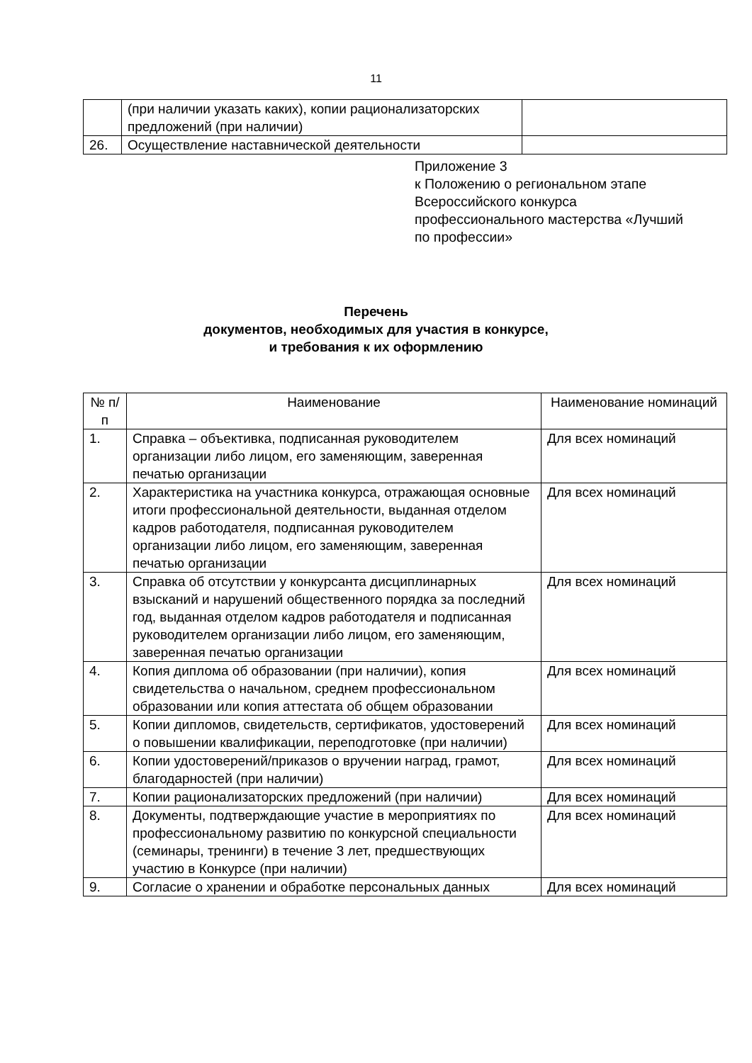11
| | (при наличии указать каких), копии рационализаторских предложений (при наличии) | |
| 26. | Осуществление наставнической деятельности | |
Приложение 3
к Положению о региональном этапе
Всероссийского конкурса
профессионального мастерства «Лучший
по профессии»
Перечень
документов, необходимых для участия в конкурсе,
и требования к их оформлению
| № п/п | Наименование | Наименование номинаций |
| --- | --- | --- |
| 1. | Справка – объективка, подписанная руководителем организации либо лицом, его заменяющим, заверенная печатью организации | Для всех номинаций |
| 2. | Характеристика на участника конкурса, отражающая основные итоги профессиональной деятельности, выданная отделом кадров работодателя, подписанная руководителем организации либо лицом, его заменяющим, заверенная печатью организации | Для всех номинаций |
| 3. | Справка об отсутствии у конкурсанта дисциплинарных взысканий и нарушений общественного порядка за последний год, выданная отделом кадров работодателя и подписанная руководителем организации либо лицом, его заменяющим, заверенная печатью организации | Для всех номинаций |
| 4. | Копия диплома об образовании (при наличии), копия свидетельства о начальном, среднем профессиональном образовании или копия аттестата об общем образовании | Для всех номинаций |
| 5. | Копии дипломов, свидетельств, сертификатов, удостоверений о повышении квалификации, переподготовке (при наличии) | Для всех номинаций |
| 6. | Копии удостоверений/приказов о вручении наград, грамот, благодарностей (при наличии) | Для всех номинаций |
| 7. | Копии рационализаторских предложений (при наличии) | Для всех номинаций |
| 8. | Документы, подтверждающие участие в мероприятиях по профессиональному развитию по конкурсной специальности (семинары, тренинги) в течение 3 лет, предшествующих участию в Конкурсе (при наличии) | Для всех номинаций |
| 9. | Согласие о хранении и обработке персональных данных | Для всех номинаций |